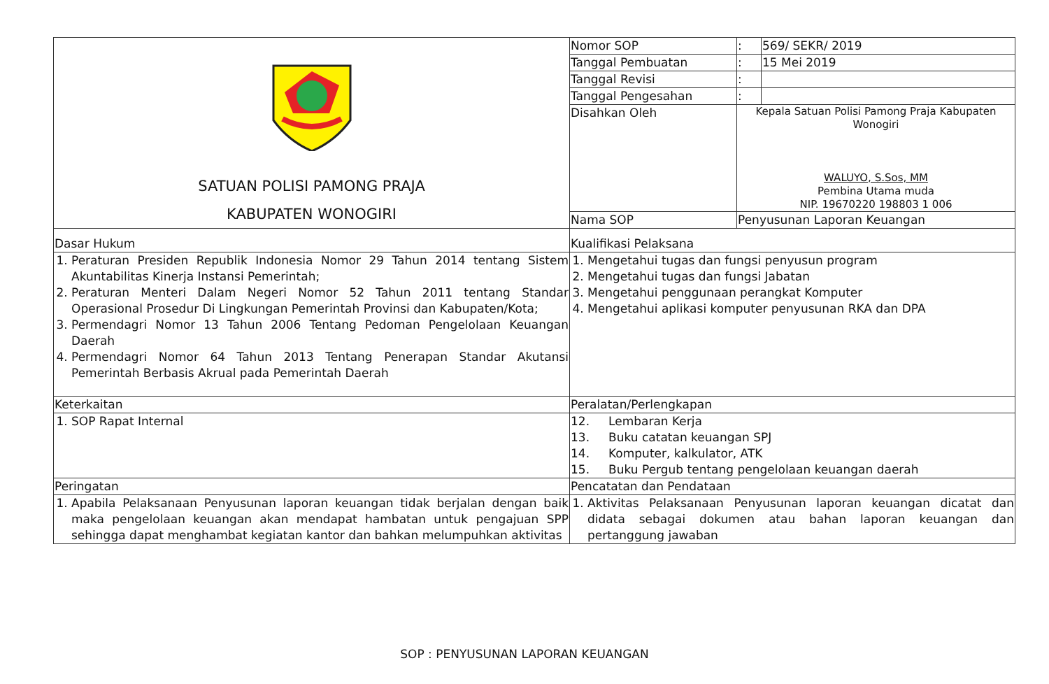| SATUAN POLISI PAMONG PRAJA KABUPATEN WONOGIRI | Nomor SOP | : | 569/ SEKR/ 2019 |
| | Tanggal Pembuatan | : | 15 Mei 2019 |
| | Tanggal Revisi | : | |
| | Tanggal Pengesahan | : | |
| | Disahkan Oleh | Kepala Satuan Polisi Pamong Praja Kabupaten Wonogiri WALUYO, S.Sos, MM Pembina Utama muda NIP. 19670220 198803 1 006 | |
| | Nama SOP | Penyusunan Laporan Keuangan | |
| Dasar Hukum | Kualifikasi Pelaksana | | |
| 1. Peraturan Presiden Republik Indonesia Nomor 29 Tahun 2014 tentang Sistem Akuntabilitas Kinerja Instansi Pemerintah; 2. Peraturan Menteri Dalam Negeri Nomor 52 Tahun 2011 tentang Standar Operasional Prosedur Di Lingkungan Pemerintah Provinsi dan Kabupaten/Kota; 3. Permendagri Nomor 13 Tahun 2006 Tentang Pedoman Pengelolaan Keuangan Daerah 4. Permendagri Nomor 64 Tahun 2013 Tentang Penerapan Standar Akutansi Pemerintah Berbasis Akrual pada Pemerintah Daerah | 1. Mengetahui tugas dan fungsi penyusun program 2. Mengetahui tugas dan fungsi Jabatan 3. Mengetahui penggunaan perangkat Komputer 4. Mengetahui aplikasi komputer penyusunan RKA dan DPA | | |
| Keterkaitan | Peralatan/Perlengkapan | | |
| 1. SOP Rapat Internal | 12. Lembaran Kerja 13. Buku catatan keuangan SPJ 14. Komputer, kalkulator, ATK 15. Buku Pergub tentang pengelolaan keuangan daerah | | |
| Peringatan | Pencatatan dan Pendataan | | |
| 1. Apabila Pelaksanaan Penyusunan laporan keuangan tidak berjalan dengan baik maka pengelolaan keuangan akan mendapat hambatan untuk pengajuan SPP sehingga dapat menghambat kegiatan kantor dan bahkan melumpuhkan aktivitas | 1. Aktivitas Pelaksanaan Penyusunan laporan keuangan dicatat dan didata sebagai dokumen atau bahan laporan keuangan dan pertanggung jawaban | | |
SOP : PENYUSUNAN LAPORAN KEUANGAN